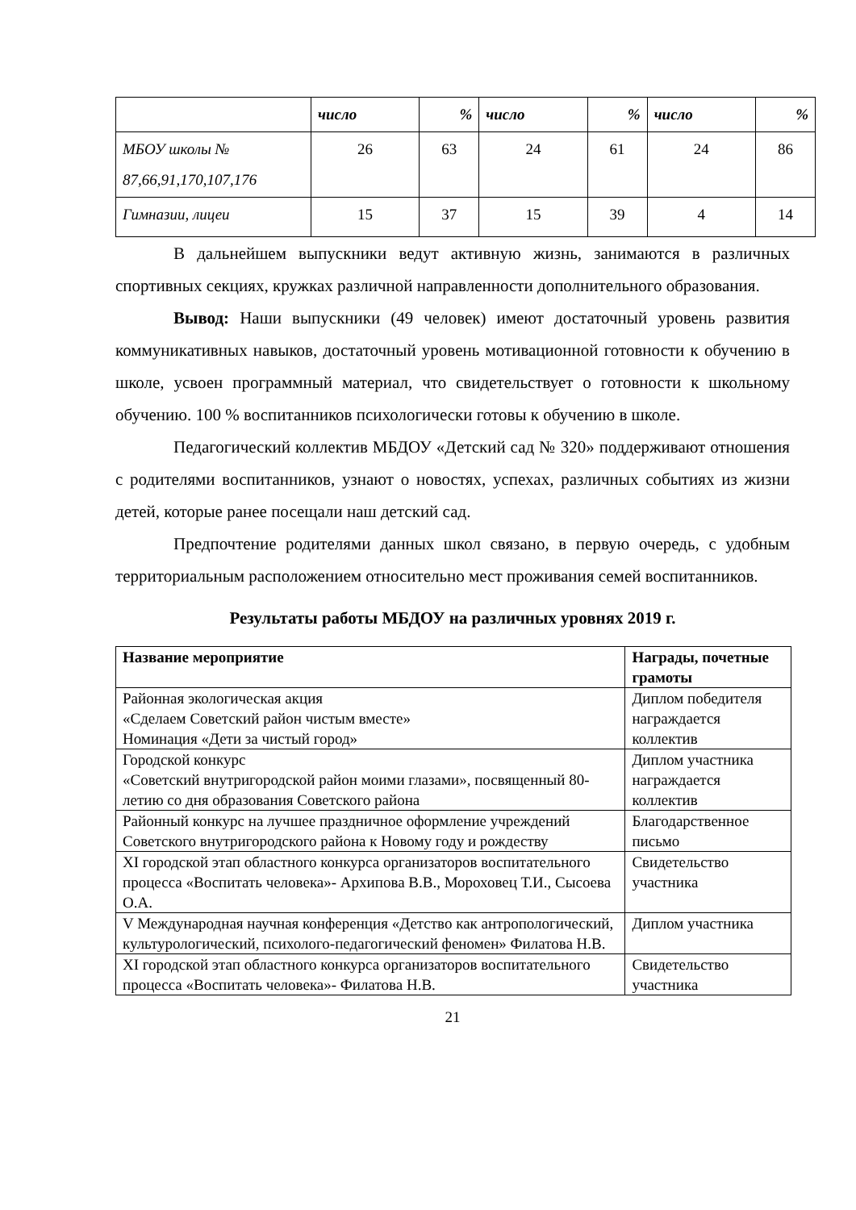| | число | % | число | % | число | % |
| МБОУ школы № 87,66,91,170,107,176 | 26 | 63 | 24 | 61 | 24 | 86 |
| Гимназии, лицеи | 15 | 37 | 15 | 39 | 4 | 14 |
В дальнейшем выпускники ведут активную жизнь, занимаются в различных спортивных секциях, кружках различной направленности дополнительного образования.
Вывод: Наши выпускники (49 человек) имеют достаточный уровень развития коммуникативных навыков, достаточный уровень мотивационной готовности к обучению в школе, усвоен программный материал, что свидетельствует о готовности к школьному обучению. 100 % воспитанников психологически готовы к обучению в школе.
Педагогический коллектив МБДОУ «Детский сад № 320» поддерживают отношения с родителями воспитанников, узнают о новостях, успехах, различных событиях из жизни детей, которые ранее посещали наш детский сад.
Предпочтение родителями данных школ связано, в первую очередь, с удобным территориальным расположением относительно мест проживания семей воспитанников.
Результаты работы МБДОУ на различных уровнях 2019 г.
| Название мероприятие | Награды, почетные грамоты |
| --- | --- |
| Районная экологическая акция «Сделаем Советский район чистым вместе» Номинация «Дети за чистый город» | Диплом победителя награждается коллектив |
| Городской конкурс «Советский внутригородской район моими глазами», посвященный 80-летию со дня образования Советского района | Диплом участника награждается коллектив |
| Районный конкурс на лучшее праздничное оформление учреждений Советского внутригородского района к Новому году и рождеству | Благодарственное письмо |
| XI городской этап областного конкурса организаторов воспитательного процесса «Воспитать человека»- Архипова В.В., Мороховец Т.И., Сысоева О.А. | Свидетельство участника |
| V Международная научная конференция «Детство как антропологический, культурологический, психолого-педагогический феномен» Филатова Н.В. | Диплом участника |
| XI городской этап областного конкурса организаторов воспитательного процесса «Воспитать человека»- Филатова Н.В. | Свидетельство участника |
21